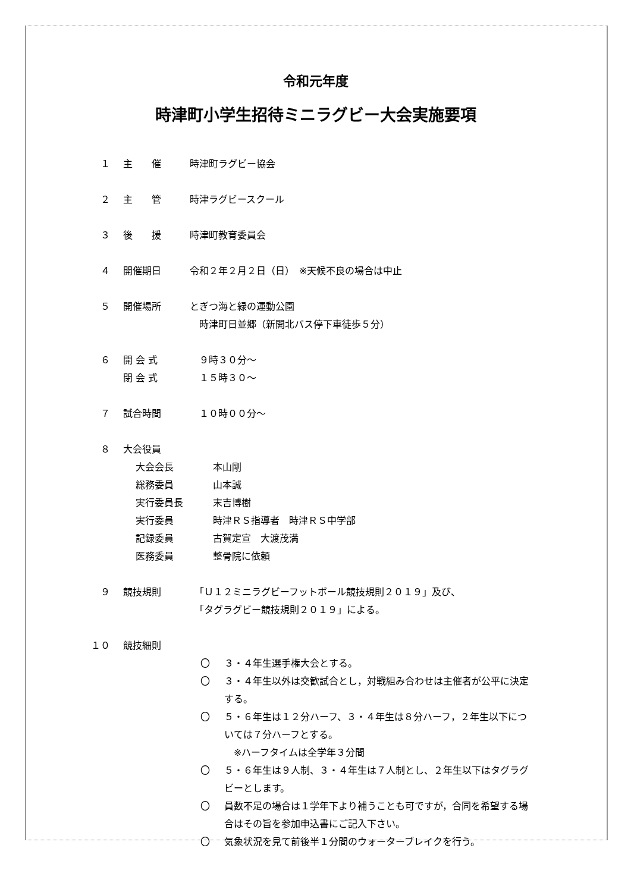令和元年度
時津町小学生招待ミニラグビー大会実施要項
１ 主　　催 時津町ラグビー協会
２ 主　　管 時津ラグビースクール
３ 後　　援 時津町教育委員会
４ 開催期日 令和２年２月２日（日）　※天候不良の場合は中止
５ 開催場所 とぎつ海と緑の運動公園
　時津町日並郷（新開北バス停下車徒歩５分）
６ 開 会 式
閉 会 式
　９時３０分～
　１５時３０～
７ 試合時間 　１０時００分～
８ 大会役員
大会会長 本山剛
総務委員 山本誠
実行委員長 末吉博樹
実行委員 時津ＲＳ指導者　時津ＲＳ中学部
記録委員 古賀定宣　大渡茂満
医務委員 整骨院に依頼
９ 競技規則 　「Ｕ１２ミニラグビーフットボール競技規則２０１９」及び、
　「タグラグビー競技規則２０１９」による。
１０ 競技細則
〇 ３・４年生選手権大会とする。
〇 ３・４年生以外は交歓試合とし，対戦組み合わせは主催者が公平に決定する。
〇 ５・６年生は１２分ハーフ、３・４年生は８分ハーフ，２年生以下については７分ハーフとする。
　※ハーフタイムは全学年３分間
〇 ５・６年生は９人制、３・４年生は７人制とし、２年生以下はタグラグビーとします。
〇 員数不足の場合は１学年下より補うことも可ですが，合同を希望する場合はその旨を参加申込書にご記入下さい。
〇 気象状況を見て前後半１分間のウォーターブレイクを行う。